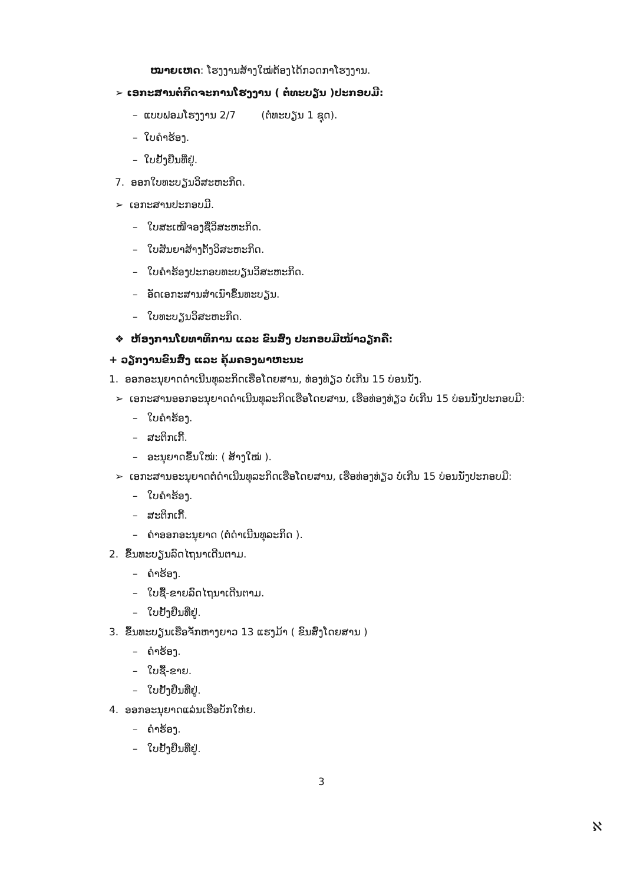ໝາຍເຫດ: ໂຮງງານສ້າງໃໝ່ຕ້ອງໄດ້ກວດກາໂຮງງານ.
➢ ເອກະສານຕໍ່ກິດຈະການໂຮງງານ ( ຕໍ່ທະບຽນ )ປະກອບມີ:
– ແບບຟອມໂຮງງານ 2/7 (ຕໍ່ທະບຽນ 1 ຊຸດ).
– ໃບຄໍາຮ້ອງ.
– ໃບຢັ້ງຢືນທີ່ຢູ່.
7. ອອກໃບທະບຽນວິສະຫະກິດ.
➢ ເອກະສານປະກອບມີ.
– ໃບສະເໜີຈອງຊື່ວິສະຫະກິດ.
– ໃບສັນຍາສ້າງຕັ້ງວິສະຫະກິດ.
– ໃບຄໍາຮ້ອງປະກອບທະບຽນວິສະຫະກິດ.
– ອັດເອກະສານສໍາເນົາຂຶ້ນທະບຽນ.
– ໃບທະບຽນວິສະຫະກິດ.
❖ ຫ້ອງການໂຍທາທິການ ແລະ ຂົນສົ່ງ ປະກອບມີໜ້າວຽກຄື:
+ ວຽກງານຂົນສົ່ງ ແລະ ຄຸ້ມຄອງພາຫະນະ
1. ອອກອະນຸຍາດດໍາເນີນທຸລະກິດເຮືອໂດຍສານ, ທ່ອງທ່ຽວ ບໍ່ເກີນ 15 ບ່ອນນັ່ງ.
➢ ເອກະສານອອກອະນຸຍາດດໍາເນີນທຸລະກິດເຮືອໂດຍສານ, ເຮືອທ່ອງທ່ຽວ ບໍ່ເກີນ 15 ບ່ອນນັ່ງປະກອບມີ:
– ໃບຄໍາຮ້ອງ.
– ສະຕິກເກີ້.
– ອະນຸຍາດຂຶ້ນໃໝ່: ( ສ້າງໃໝ່ ).
➢ ເອກະສານອະນຸຍາດຕໍ່ດໍາເນີນທຸລະກິດເຮືອໂດຍສານ, ເຮືອທ່ອງທ່ຽວ ບໍ່ເກີນ 15 ບ່ອນນັ່ງປະກອບມີ:
– ໃບຄໍາຮ້ອງ.
– ສະຕິກເກີ້.
– ຄ່າອອກອະນຸຍາດ (ຕໍ່ດໍາເນີນທຸລະກິດ ).
2. ຂຶ້ນທະບຽນລົດໄຖນາເດີນຕາມ.
– ຄໍາຮ້ອງ.
– ໃບຊື້-ຂາຍລົດໄຖນາເດີນຕາມ.
– ໃບຢັ້ງຢືນທີ່ຢູ່.
3. ຂຶ້ນທະບຽນເຮືອຈັກຫາງຍາວ 13 ແຮງມ້າ ( ຂົນສົ່ງໂດຍສານ )
– ຄໍາຮ້ອງ.
– ໃບຊື້-ຂາຍ.
– ໃບຢັ້ງຢືນທີ່ຢູ່.
4. ອອກອະນຸຍາດແລ່ນເຮືອບັກໃຫ່ຍ.
– ຄໍາຮ້ອງ.
– ໃບຢັ້ງຢືນທີ່ຢູ່.
3
ℵ